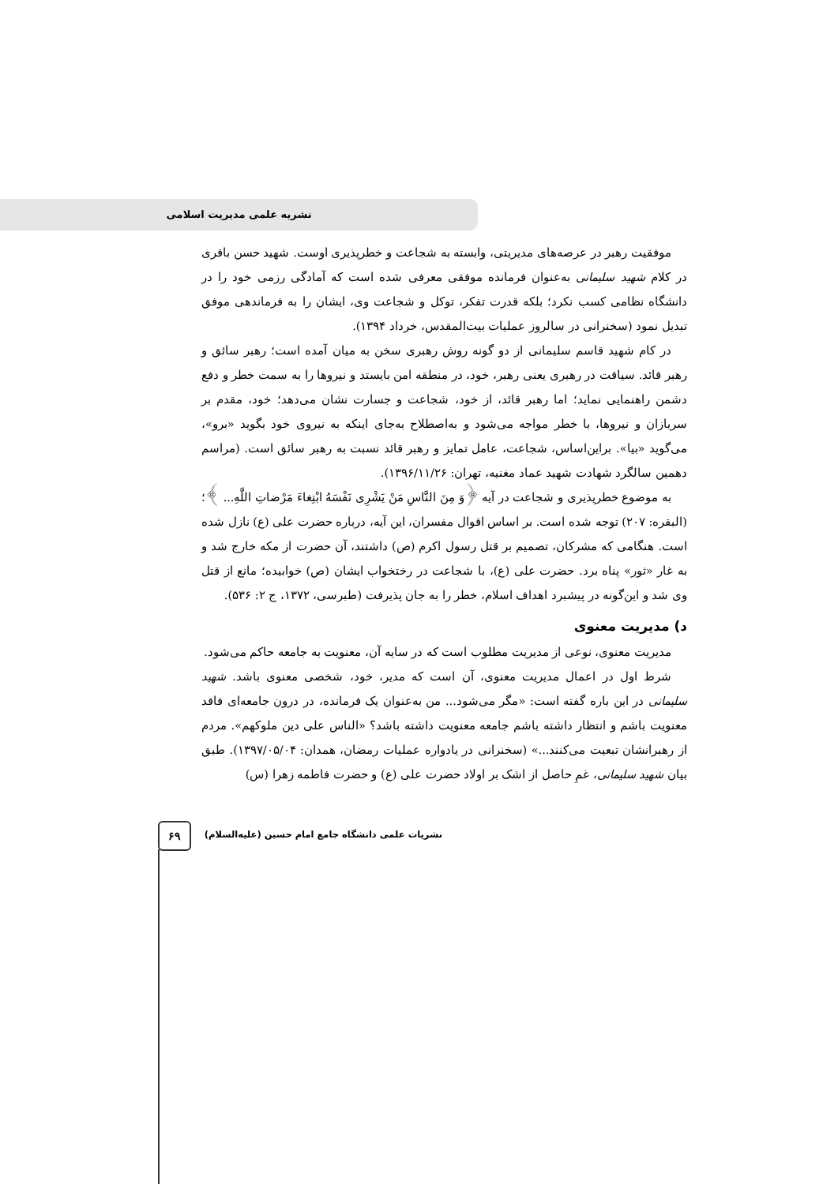نشریه علمی مدیریت اسلامی
موفقیت رهبر در عرصه‌های مدیریتی، وابسته به شجاعت و خطرپذیری اوست. شهید حسن باقری در کلام شهید سلیمانی به‌عنوان فرمانده موفقی معرفی شده است که آمادگی رزمی خود را در دانشگاه نظامی کسب نکرد؛ بلکه قدرت تفکر، توکل و شجاعت وی، ایشان را به فرماندهی موفق تبدیل نمود (سخنرانی در سالروز عملیات بیت‌المقدس، خرداد ۱۳۹۴).
در کام شهید قاسم سلیمانی از دو گونه روش رهبری سخن به میان آمده است؛ رهبر سائق و رهبر قائد. سیاقت در رهبری یعنی رهبر، خود، در منطقه امن بایستد و نیروها را به سمت خطر و دفع دشمن راهنمایی نماید؛ اما رهبر قائد، از خود، شجاعت و جسارت نشان می‌دهد؛ خود، مقدم بر سربازان و نیروها، با خطر مواجه می‌شود و به‌اصطلاح به‌جای اینکه به نیروی خود بگوید «برو»، می‌گوید «بیا». براین‌اساس، شجاعت، عامل تمایز و رهبر قائد نسبت به رهبر سائق است. (مراسم دهمین سالگرد شهادت شهید عماد مغنیه، تهران: ۱۳۹۶/۱۱/۲۶).
به موضوع خطرپذیری و شجاعت در آیه ﴿وَ مِنَ النَّاسِ مَنْ یَشْرِی نَفْسَهُ ابْتِغاءَ مَرْضاتِ اللَّهِ... ﴾؛ (البقره: ۲۰۷) توجه شده است. بر اساس اقوال مفسران، این آیه، درباره حضرت علی (ع) نازل شده است. هنگامی که مشرکان، تصمیم بر قتل رسول اکرم (ص) داشتند، آن حضرت از مکه خارج شد و به غار «ثور» پناه برد. حضرت علی (ع)، با شجاعت در رختخواب ایشان (ص) خوابیده؛ مانع از قتل وی شد و این‌گونه در پیشبرد اهداف اسلام، خطر را به جان پذیرفت (طبرسی، ۱۳۷۲، ج ۲: ۵۳۶).
د) مدیریت معنوی
مدیریت معنوی، نوعی از مدیریت مطلوب است که در سایه آن، معنویت به جامعه حاکم می‌شود.
شرط اول در اعمال مدیریت معنوی، آن است که مدیر، خود، شخصی معنوی باشد. شهید سلیمانی در این باره گفته است: «مگر می‌شود... من به‌عنوان یک فرمانده، در درون جامعه‌ای فاقد معنویت باشم و انتظار داشته باشم جامعه معنویت داشته باشد؟ «الناس علی دین ملوکهم». مردم از رهبرانشان تبعیت می‌کنند...» (سخنرانی در یادواره عملیات رمضان، همدان: ۱۳۹۷/۰۵/۰۴). طبق بیان شهید سلیمانی، غمِ حاصل از اشک بر اولاد حضرت علی (ع) و حضرت فاطمه زهرا (س)
۶۹
نشریات علمی دانشگاه جامع امام حسین (علیه‌السلام)